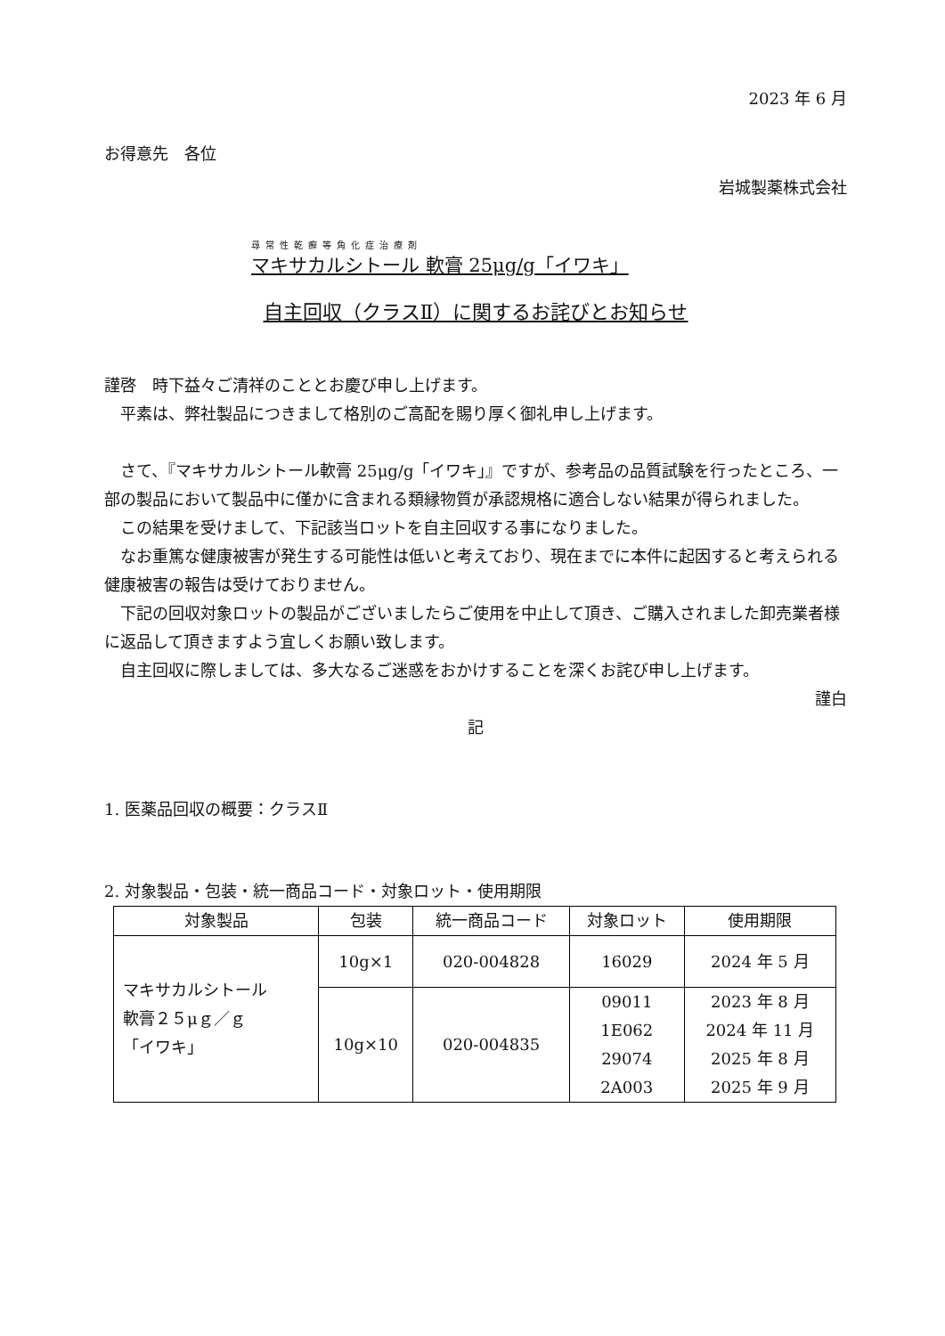2023 年 6 月
お得意先　各位
岩城製薬株式会社
尋常性乾癬等角化症治療剤
マキサカルシトール 軟膏 25μg/g「イワキ」
自主回収（クラスⅡ）に関するお詫びとお知らせ
謹啓　時下益々ご清祥のこととお慶び申し上げます。
　平素は、弊社製品につきまして格別のご高配を賜り厚く御礼申し上げます。
　さて、『マキサカルシトール軟膏 25μg/g「イワキ」』ですが、参考品の品質試験を行ったところ、一部の製品において製品中に僅かに含まれる類縁物質が承認規格に適合しない結果が得られました。
　この結果を受けまして、下記該当ロットを自主回収する事になりました。
　なお重篤な健康被害が発生する可能性は低いと考えており、現在までに本件に起因すると考えられる健康被害の報告は受けておりません。
　下記の回収対象ロットの製品がございましたらご使用を中止して頂き、ご購入されました卸売業者様に返品して頂きますよう宜しくお願い致します。
　自主回収に際しましては、多大なるご迷惑をおかけすることを深くお詫び申し上げます。
謹白
記
1. 医薬品回収の概要：クラスⅡ
2. 対象製品・包装・統一商品コード・対象ロット・使用期限
| 対象製品 | 包装 | 統一商品コード | 対象ロット | 使用期限 |
| --- | --- | --- | --- | --- |
| マキサカルシトール 軟膏２５μｇ／ｇ 「イワキ」 | 10g×1 | 020-004828 | 16029 | 2024 年 5 月 |
| | 10g×10 | 020-004835 | 09011 1E062 29074 2A003 | 2023 年 8 月 2024 年 11 月 2025 年 8 月 2025 年 9 月 |